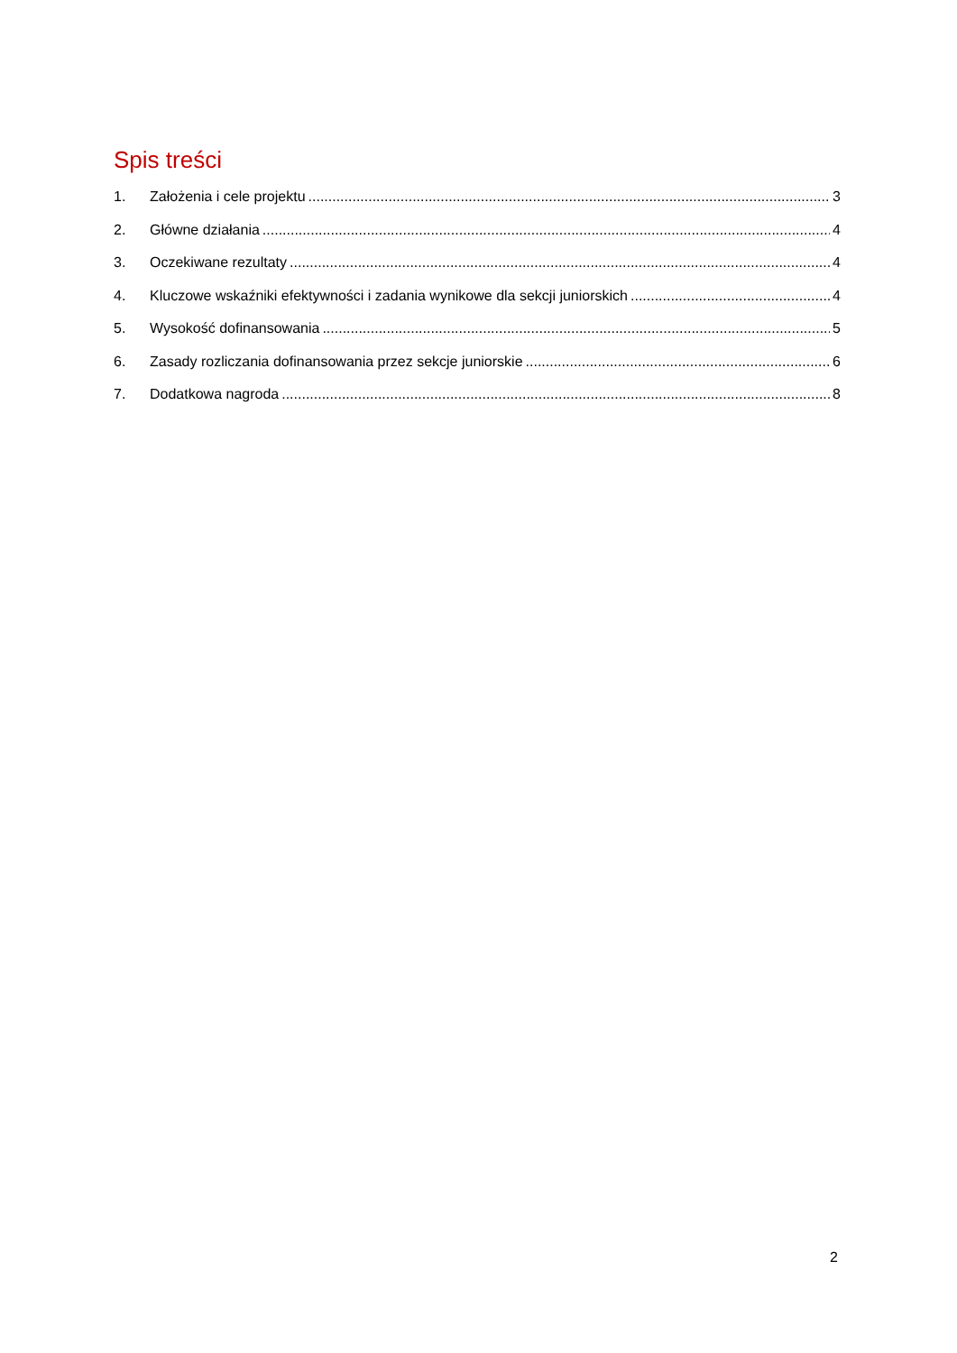Spis treści
1. Założenia i cele projektu 3
2. Główne działania 4
3. Oczekiwane rezultaty 4
4. Kluczowe wskaźniki efektywności i zadania wynikowe dla sekcji juniorskich 4
5. Wysokość dofinansowania 5
6. Zasady rozliczania dofinansowania przez sekcje juniorskie 6
7. Dodatkowa nagroda 8
2